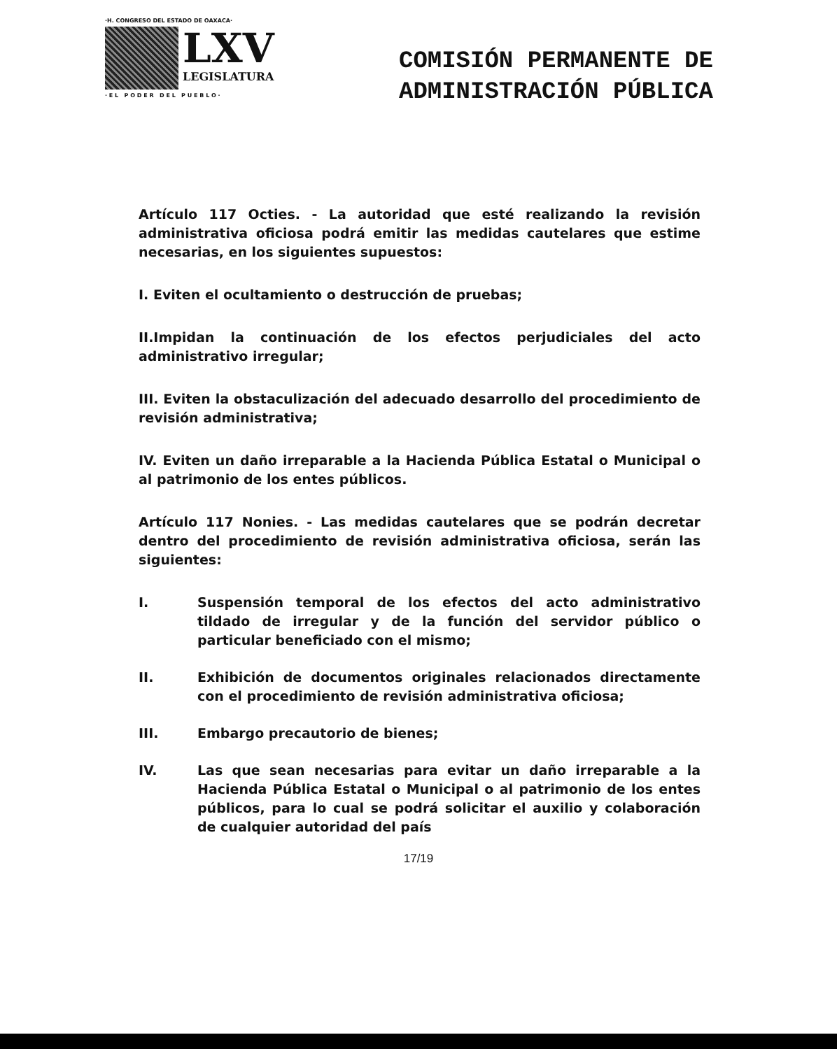·H. CONGRESO DEL ESTADO DE OAXACA·
LXV
LEGISLATURA
· E L P O D E R D E L P U E B L O ·
COMISIÓN PERMANENTE DE
ADMINISTRACIÓN PÚBLICA
Artículo 117 Octies. - La autoridad que esté realizando la revisión administrativa oficiosa podrá emitir las medidas cautelares que estime necesarias, en los siguientes supuestos:
I. Eviten el ocultamiento o destrucción de pruebas;
II.Impidan la continuación de los efectos perjudiciales del acto administrativo irregular;
III. Eviten la obstaculización del adecuado desarrollo del procedimiento de revisión administrativa;
IV. Eviten un daño irreparable a la Hacienda Pública Estatal o Municipal o al patrimonio de los entes públicos.
Artículo 117 Nonies. - Las medidas cautelares que se podrán decretar dentro del procedimiento de revisión administrativa oficiosa, serán las siguientes:
I. Suspensión temporal de los efectos del acto administrativo tildado de irregular y de la función del servidor público o particular beneficiado con el mismo;
II. Exhibición de documentos originales relacionados directamente con el procedimiento de revisión administrativa oficiosa;
III. Embargo precautorio de bienes;
IV. Las que sean necesarias para evitar un daño irreparable a la Hacienda Pública Estatal o Municipal o al patrimonio de los entes públicos, para lo cual se podrá solicitar el auxilio y colaboración de cualquier autoridad del país
17/19